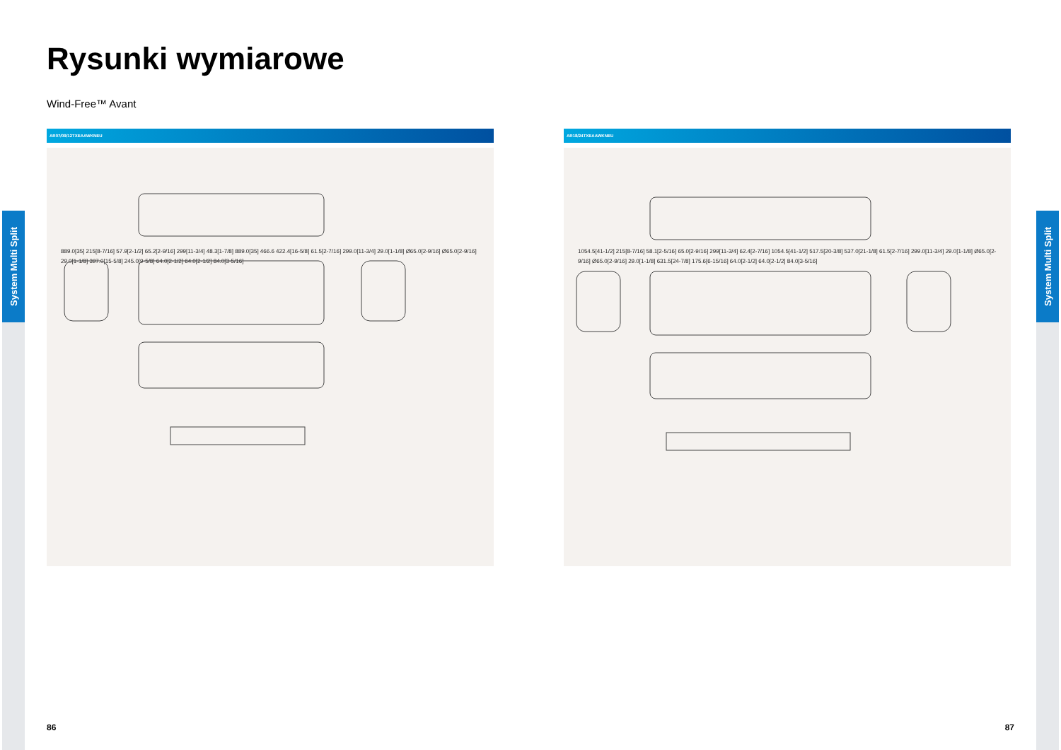System Multi Split
System Multi Split
Rysunki wymiarowe
Wind-Free™ Avant
AR07/09/12TXEAAWKNEU
889.0[35] 215[8-7/16] 57.9[2-1/2] 65.2[2-9/16] 299[11-3/4] 48.3[1-7/8] 889.0[35] 466.6 422.4[16-5/8] 61.5[2-7/16] 299.0[11-3/4] 29.0[1-1/8] Ø65.0[2-9/16] Ø65.0[2-9/16] 29.0[1-1/8] 397.0[15-5/8] 245.0[9-5/8] 64.0[2-1/2] 64.0[2-1/2] 84.0[3-5/16]
AR18/24TXEAAWKNEU
1054.5[41-1/2] 215[8-7/16] 58.1[2-5/16] 65.0[2-9/16] 299[11-3/4] 62.4[2-7/16] 1054.5[41-1/2] 517.5[20-3/8] 537.0[21-1/8] 61.5[2-7/16] 299.0[11-3/4] 29.0[1-1/8] Ø65.0[2-9/16] Ø65.0[2-9/16] 29.0[1-1/8] 631.5[24-7/8] 175.6[6-15/16] 64.0[2-1/2] 64.0[2-1/2] 84.0[3-5/16]
86 87